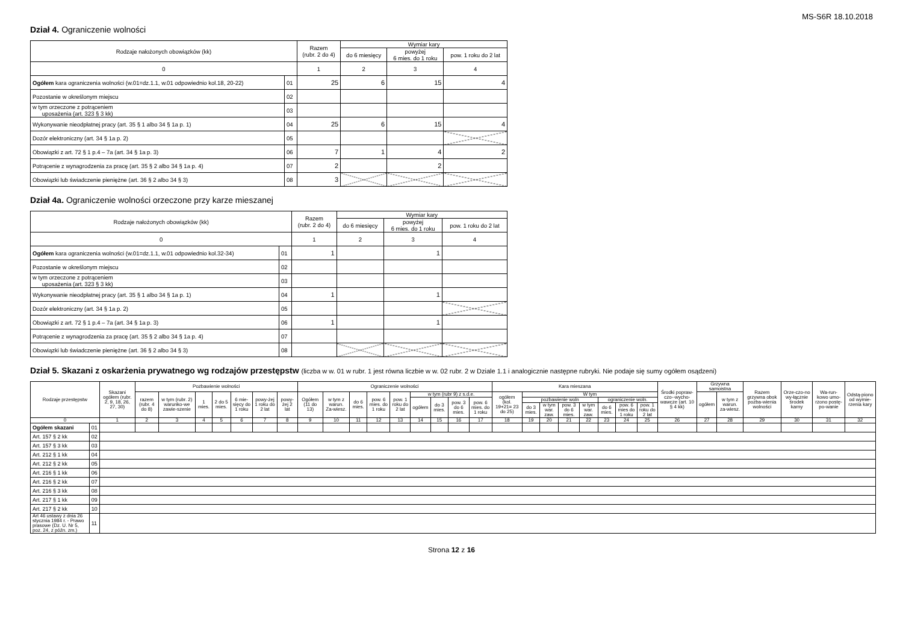MS-S6R 18.10.2018
Dział 4. Ograniczenie wolności
| Rodzaje nałożonych obowiązków (kk) | | Razem (rubr. 2 do 4) | Wymiar kary | | |
| --- | --- | --- | --- | --- | --- |
| | | | do 6 miesięcy | powyżej 6 mies. do 1 roku | pow. 1 roku do 2 lat |
| 0 | | 1 | 2 | 3 | 4 |
| Ogółem kara ograniczenia wolności (w.01=dz.1.1, w.01 odpowiednio kol.18, 20-22) | 01 | 25 | 6 | 15 | 4 |
| Pozostanie w określonym miejscu | 02 | | | | |
| w tym orzeczone z potrąceniem uposażenia (art. 323 § 3 kk) | 03 | | | | |
| Wykonywanie nieodpłatnej pracy (art. 35 § 1 albo 34 § 1a p. 1) | 04 | 25 | 6 | 15 | 4 |
| Dozór elektroniczny (art. 34 § 1a p. 2) | 05 | | | | |
| Obowiązki z art. 72 § 1 p.4 – 7a (art. 34 § 1a p. 3) | 06 | 7 | 1 | 4 | 2 |
| Potrącenie z wynagrodzenia za pracę (art. 35 § 2 albo 34 § 1a p. 4) | 07 | 2 | | 2 | |
| Obowiązki lub świadczenie pieniężne (art. 36 § 2 albo 34 § 3) | 08 | 3 | | | |
Dział 4a. Ograniczenie wolności orzeczone przy karze mieszanej
| Rodzaje nałożonych obowiązków (kk) | | Razem (rubr. 2 do 4) | Wymiar kary | | |
| --- | --- | --- | --- | --- | --- |
| | | | do 6 miesięcy | powyżej 6 mies. do 1 roku | pow. 1 roku do 2 lat |
| 0 | | 1 | 2 | 3 | 4 |
| Ogółem kara ograniczenia wolności (w.01=dz.1.1, w.01 odpowiednio kol.32-34) | 01 | 1 | | 1 | |
| Pozostanie w określonym miejscu | 02 | | | | |
| w tym orzeczone z potrąceniem uposażenia (art. 323 § 3 kk) | 03 | | | | |
| Wykonywanie nieodpłatnej pracy (art. 35 § 1 albo 34 § 1a p. 1) | 04 | 1 | | 1 | |
| Dozór elektroniczny (art. 34 § 1a p. 2) | 05 | | | | |
| Obowiązki z art. 72 § 1 p.4 – 7a (art. 34 § 1a p. 3) | 06 | 1 | | 1 | |
| Potrącenie z wynagrodzenia za pracę (art. 35 § 2 albo 34 § 1a p. 4) | 07 | | | | |
| Obowiązki lub świadczenie pieniężne (art. 36 § 2 albo 34 § 3) | 08 | | | | |
Dział 5. Skazani z oskarżenia prywatnego wg rodzajów przestępstw (liczba w w. 01 w rubr. 1 jest równa liczbie w w. 02 rubr. 2 w Dziale 1.1 i analogicznie następne rubryki. Nie podaje się sumy ogółem osądzeni)
| Rodzaje przestępstw | | Skazani ogółem (rubr. 2, 9, 18, 26, 27, 30) | Pozbawienie wolności | | | | | | | Ograniczenie wolności | | | | | | | | | Kara mieszana | | | | | | | | Środki popraw-czo--wycho-wawcze (art. 10 § 4 kk) | Grzywna samoistna | | Razem grzywna obok pozba-wienia wolności | Orze-czo-no wy-łącznie środek karny | Wa-run-kowo umo-rzono postę-po-wanie | Odstą-piono od wymie-rzenia kary |
| --- | --- | --- | --- | --- | --- | --- | --- | --- | --- | --- | --- | --- | --- | --- | --- | --- | --- | --- | --- | --- | --- | --- | --- | --- | --- | --- | --- | --- | --- | --- | --- | --- | --- |
| | | | razem (rubr. 4 do 8) | w tym (rubr. 2) warunko-we zawie-szenie | 1 mies. | 2 do 5 mies. | 6 mie-sięcy do 1 roku | powy-żej 1 roku do 2 lat | powy-żej 2 lat | Ogółem (11 do 13) | w tym z warun. Za-wiesz. | do 6 mies. | pow. 6 mies. do 1 roku | pow. 1 roku do 2 lat | w tym (rubr 9) z s.d.e. | | | | ogółem (kol. 19+21= 23 do 25) | W tym | | | | | | | | ogółem | w tym z warun. za-wiesz. | | | | |
| | | | | | | | | | | | | | | | ogółem | do 3 mies. | pow. 3 do 6 mies. | pow. 6 mies. do 1 roku | | pozbawienie woln | | | | ograniczenie woln. | | | | | | | | | |
| | | | | | | | | | | | | | | | | | | | | do 3 mies. | w tym war. zaw. | pow. 3 do 6 mies. | w tym war. zaw. | do 6 mies. | pow. 6 mies do 1 roku | pow. 1 roku do 2 lat | | | | | | | |
| 0 | | 1 | 2 | 3 | 4 | 5 | 6 | 7 | 8 | 9 | 10 | 11 | 12 | 13 | 14 | 15 | 16 | 17 | 18 | 19 | 20 | 21 | 22 | 23 | 24 | 25 | 26 | 27 | 28 | 29 | 30 | 31 | 32 |
| Ogółem skazani | 01 | | | | | | | | | | | | | | | | | | | | | | | | | | | | | | | | |
| Art. 157 § 2 kk | 02 | | | | | | | | | | | | | | | | | | | | | | | | | | | | | | | | |
| Art. 157 § 3 kk | 03 | | | | | | | | | | | | | | | | | | | | | | | | | | | | | | | | |
| Art. 212 § 1 kk | 04 | | | | | | | | | | | | | | | | | | | | | | | | | | | | | | | | |
| Art. 212 § 2 kk | 05 | | | | | | | | | | | | | | | | | | | | | | | | | | | | | | | | |
| Art. 216 § 1 kk | 06 | | | | | | | | | | | | | | | | | | | | | | | | | | | | | | | | |
| Art. 216 § 2 kk | 07 | | | | | | | | | | | | | | | | | | | | | | | | | | | | | | | | |
| Art. 216 § 3 kk | 08 | | | | | | | | | | | | | | | | | | | | | | | | | | | | | | | | |
| Art. 217 § 1 kk | 09 | | | | | | | | | | | | | | | | | | | | | | | | | | | | | | | | |
| Art. 217 § 2 kk | 10 | | | | | | | | | | | | | | | | | | | | | | | | | | | | | | | | |
| Art 46 ustawy z dnia 26 stycznia 1984 r. - Prawo prasowe (Dz. U. Nr 5, poz. 24, z późn. zm.) | 11 | | | | | | | | | | | | | | | | | | | | | | | | | | | | | | | | |
Strona 12 z 16